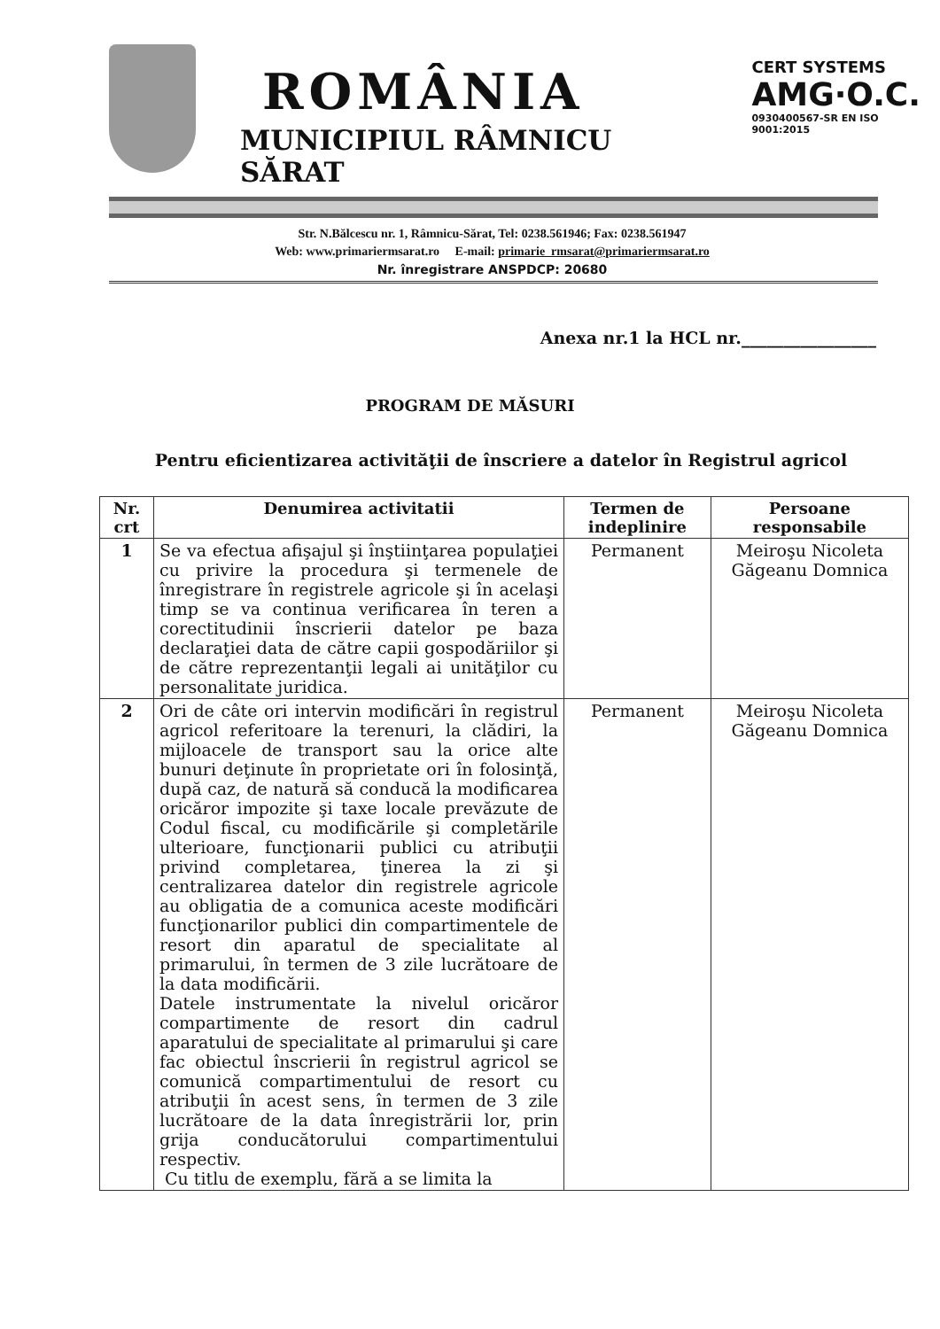ROMÂNIA
MUNICIPIUL RÂMNICU SĂRAT
CERT SYSTEMS
AMG·O.C.
0930400567-SR EN ISO 9001:2015
Str. N.Bălcescu nr. 1, Râmnicu-Sărat, Tel: 0238.561946; Fax: 0238.561947
Web: www.primariermsarat.ro E-mail: primarie_rmsarat@primariermsarat.ro
Nr. înregistrare ANSPDCP: 20680
Anexa nr.1 la HCL nr.________________
PROGRAM DE MĂSURI
Pentru eficientizarea activităţii de înscriere a datelor în Registrul agricol
| Nr. crt | Denumirea activitatii | Termen de indeplinire | Persoane responsabile |
| --- | --- | --- | --- |
| 1 | Se va efectua afişajul şi înştiinţarea populaţiei cu privire la procedura şi termenele de înregistrare în registrele agricole şi în acelaşi timp se va continua verificarea în teren a corectitudinii înscrierii datelor pe baza declaraţiei data de către capii gospodăriilor şi de către reprezentanţii legali ai unităţilor cu personalitate juridica. | Permanent | Meiroşu Nicoleta Găgeanu Domnica |
| 2 | Ori de câte ori intervin modificări în registrul agricol referitoare la terenuri, la clădiri, la mijloacele de transport sau la orice alte bunuri deţinute în proprietate ori în folosinţă, după caz, de natură să conducă la modificarea oricăror impozite şi taxe locale prevăzute de Codul fiscal, cu modificările şi completările ulterioare, funcţionarii publici cu atribuţii privind completarea, ţinerea la zi şi centralizarea datelor din registrele agricole au obligatia de a comunica aceste modificări funcţionarilor publici din compartimentele de resort din aparatul de specialitate al primarului, în termen de 3 zile lucrătoare de la data modificării. Datele instrumentate la nivelul oricăror compartimente de resort din cadrul aparatului de specialitate al primarului şi care fac obiectul înscrierii în registrul agricol se comunică compartimentului de resort cu atribuţii în acest sens, în termen de 3 zile lucrătoare de la data înregistrării lor, prin grija conducătorului compartimentului respectiv. Cu titlu de exemplu, fără a se limita la | Permanent | Meiroşu Nicoleta Găgeanu Domnica |